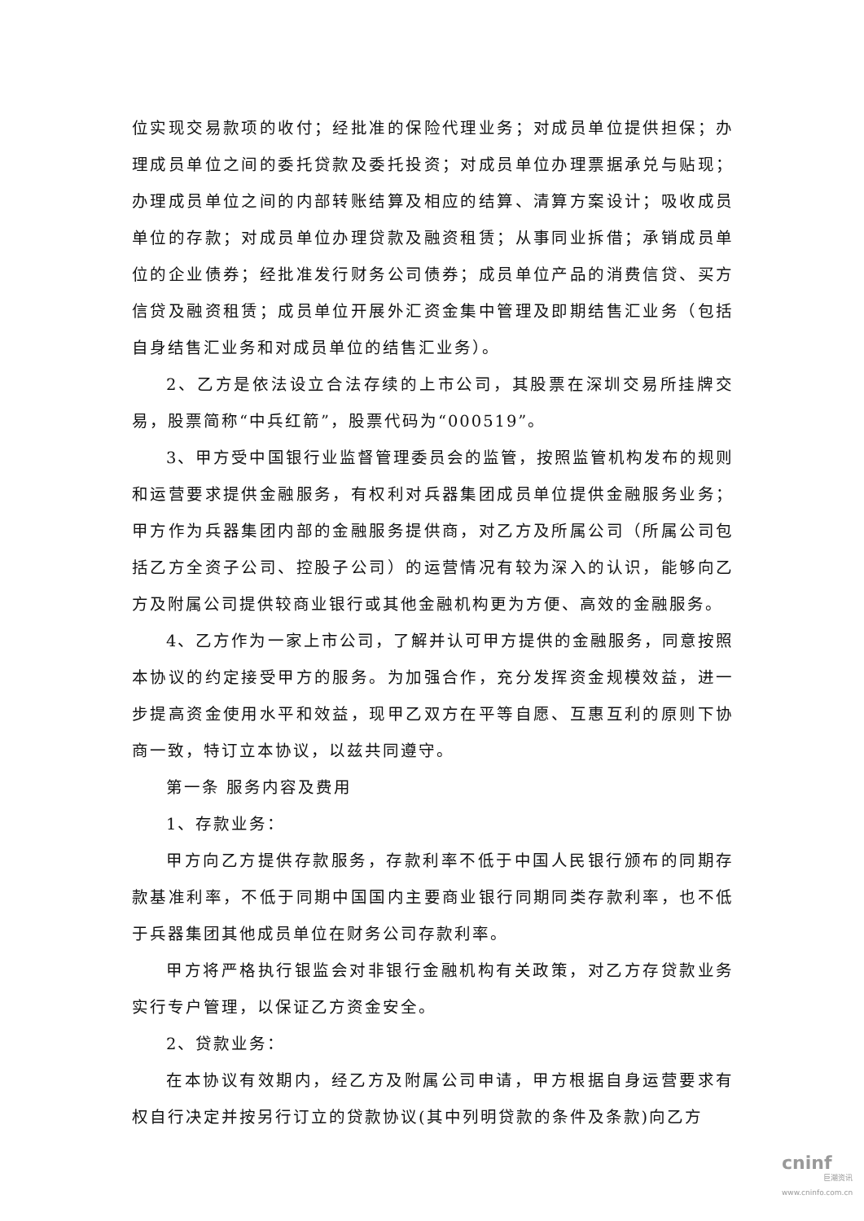位实现交易款项的收付；经批准的保险代理业务；对成员单位提供担保；办理成员单位之间的委托贷款及委托投资；对成员单位办理票据承兑与贴现；办理成员单位之间的内部转账结算及相应的结算、清算方案设计；吸收成员单位的存款；对成员单位办理贷款及融资租赁；从事同业拆借；承销成员单位的企业债券；经批准发行财务公司债券；成员单位产品的消费信贷、买方信贷及融资租赁；成员单位开展外汇资金集中管理及即期结售汇业务（包括自身结售汇业务和对成员单位的结售汇业务）。
2、乙方是依法设立合法存续的上市公司，其股票在深圳交易所挂牌交易，股票简称“中兵红箭”，股票代码为“000519”。
3、甲方受中国银行业监督管理委员会的监管，按照监管机构发布的规则和运营要求提供金融服务，有权利对兵器集团成员单位提供金融服务业务；甲方作为兵器集团内部的金融服务提供商，对乙方及所属公司（所属公司包括乙方全资子公司、控股子公司）的运营情况有较为深入的认识，能够向乙方及附属公司提供较商业银行或其他金融机构更为方便、高效的金融服务。
4、乙方作为一家上市公司，了解并认可甲方提供的金融服务，同意按照本协议的约定接受甲方的服务。为加强合作，充分发挥资金规模效益，进一步提高资金使用水平和效益，现甲乙双方在平等自愿、互惠互利的原则下协商一致，特订立本协议，以兹共同遵守。
第一条 服务内容及费用
1、存款业务：
甲方向乙方提供存款服务，存款利率不低于中国人民银行颁布的同期存款基准利率，不低于同期中国国内主要商业银行同期同类存款利率，也不低于兵器集团其他成员单位在财务公司存款利率。
甲方将严格执行银监会对非银行金融机构有关政策，对乙方存贷款业务实行专户管理，以保证乙方资金安全。
2、贷款业务：
在本协议有效期内，经乙方及附属公司申请，甲方根据自身运营要求有权自行决定并按另行订立的贷款协议(其中列明贷款的条件及条款)向乙方
cninf
巨潮资讯
www.cninfo.com.cn